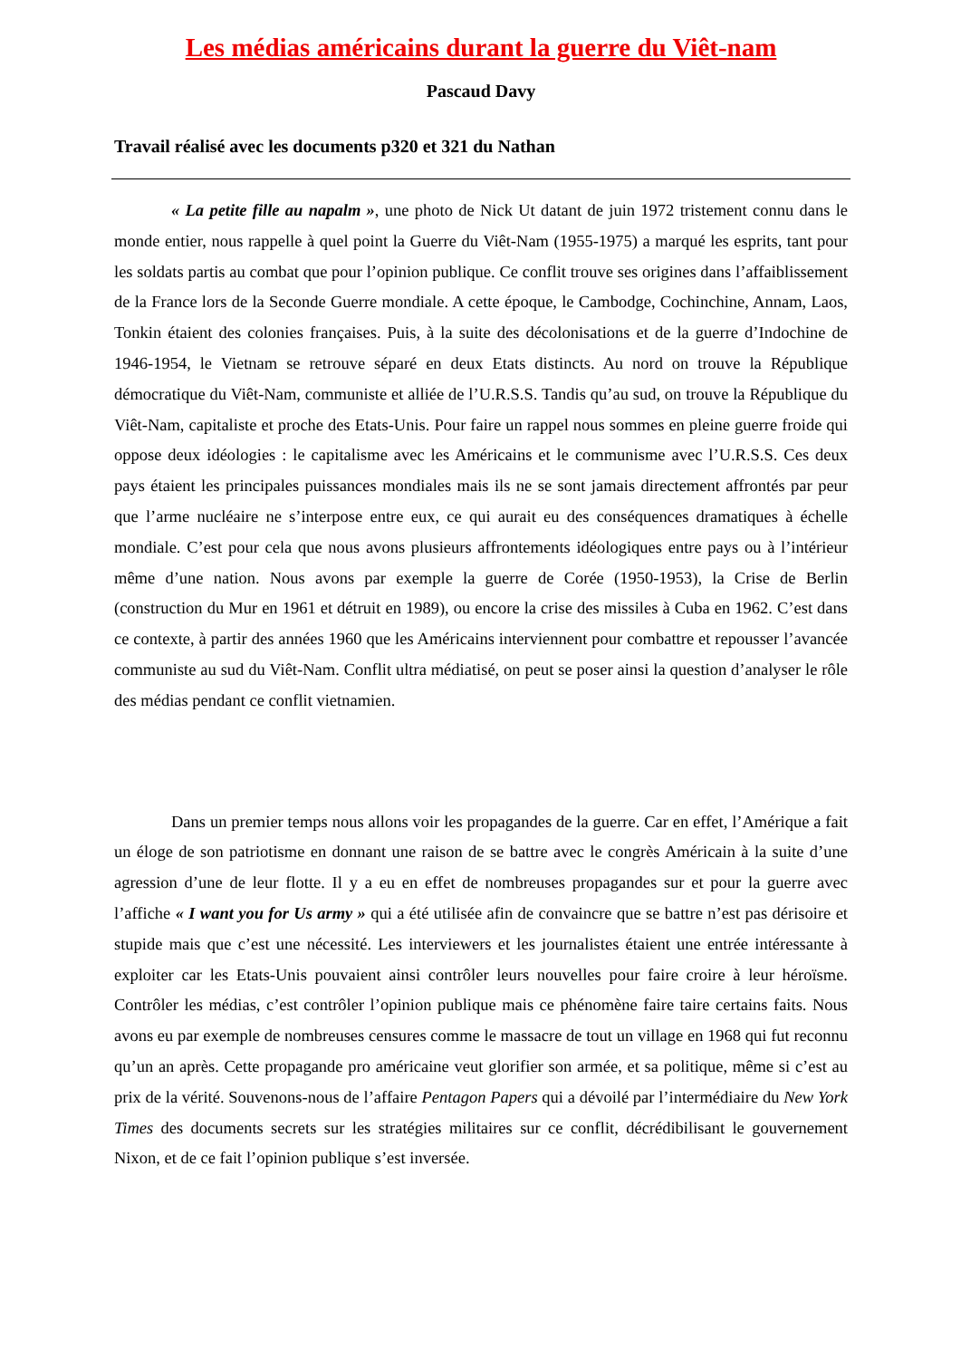Les médias américains durant la guerre du Viêt-nam
Pascaud Davy
Travail réalisé avec les documents p320 et 321 du Nathan
« La petite fille au napalm », une photo de Nick Ut datant de juin 1972 tristement connu dans le monde entier, nous rappelle à quel point la Guerre du Viêt-Nam (1955-1975) a marqué les esprits, tant pour les soldats partis au combat que pour l’opinion publique. Ce conflit trouve ses origines dans l’affaiblissement de la France lors de la Seconde Guerre mondiale. A cette époque, le Cambodge, Cochinchine, Annam, Laos, Tonkin étaient des colonies françaises. Puis, à la suite des décolonisations et de la guerre d’Indochine de 1946-1954, le Vietnam se retrouve séparé en deux Etats distincts. Au nord on trouve la République démocratique du Viêt-Nam, communiste et alliée de l’U.R.S.S. Tandis qu’au sud, on trouve la République du Viêt-Nam, capitaliste et proche des Etats-Unis. Pour faire un rappel nous sommes en pleine guerre froide qui oppose deux idéologies : le capitalisme avec les Américains et le communisme avec l’U.R.S.S. Ces deux pays étaient les principales puissances mondiales mais ils ne se sont jamais directement affrontés par peur que l’arme nucléaire ne s’interpose entre eux, ce qui aurait eu des conséquences dramatiques à échelle mondiale. C’est pour cela que nous avons plusieurs affrontements idéologiques entre pays ou à l’intérieur même d’une nation. Nous avons par exemple la guerre de Corée (1950-1953), la Crise de Berlin (construction du Mur en 1961 et détruit en 1989), ou encore la crise des missiles à Cuba en 1962. C’est dans ce contexte, à partir des années 1960 que les Américains interviennent pour combattre et repousser l’avancée communiste au sud du Viêt-Nam. Conflit ultra médiatisé, on peut se poser ainsi la question d’analyser le rôle des médias pendant ce conflit vietnamien.
Dans un premier temps nous allons voir les propagandes de la guerre. Car en effet, l’Amérique a fait un éloge de son patriotisme en donnant une raison de se battre avec le congrès Américain à la suite d’une agression d’une de leur flotte. Il y a eu en effet de nombreuses propagandes sur et pour la guerre avec l’affiche « I want you for Us army » qui a été utilisée afin de convaincre que se battre n’est pas dérisoire et stupide mais que c’est une nécessité. Les interviewers et les journalistes étaient une entrée intéressante à exploiter car les Etats-Unis pouvaient ainsi contrôler leurs nouvelles pour faire croire à leur héroïsme. Contrôler les médias, c’est contrôler l’opinion publique mais ce phénomène faire taire certains faits. Nous avons eu par exemple de nombreuses censures comme le massacre de tout un village en 1968 qui fut reconnu qu’un an après. Cette propagande pro américaine veut glorifier son armée, et sa politique, même si c’est au prix de la vérité. Souvenons-nous de l’affaire Pentagon Papers qui a dévoilé par l’intermédiaire du New York Times des documents secrets sur les stratégies militaires sur ce conflit, décrédibilisant le gouvernement Nixon, et de ce fait l’opinion publique s’est inversée.